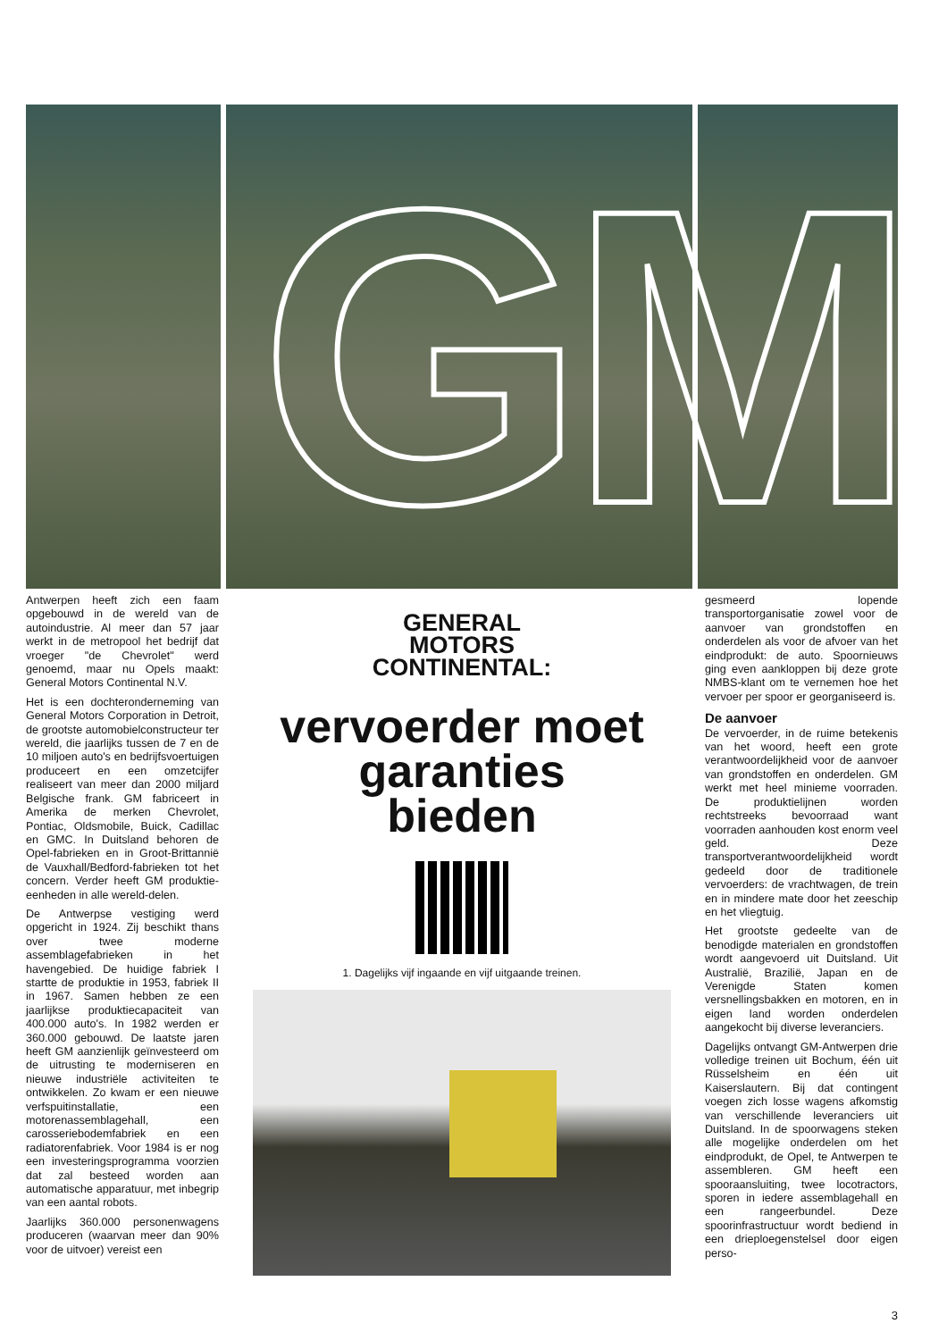GM
Antwerpen heeft zich een faam opgebouwd in de wereld van de autoindustrie. Al meer dan 57 jaar werkt in de metropool het bedrijf dat vroeger "de Chevrolet" werd genoemd, maar nu Opels maakt: General Motors Continental N.V.
Het is een dochteronderneming van General Motors Corporation in Detroit, de grootste automobielconstructeur ter wereld, die jaarlijks tussen de 7 en de 10 miljoen auto's en bedrijfsvoertuigen produceert en een omzetcijfer realiseert van meer dan 2000 miljard Belgische frank. GM fabriceert in Amerika de merken Chevrolet, Pontiac, Oldsmobile, Buick, Cadillac en GMC. In Duitsland behoren de Opel-fabrieken en in Groot-Brittannië de Vauxhall/Bedford-fabrieken tot het concern. Verder heeft GM produktie-eenheden in alle wereld-delen.
De Antwerpse vestiging werd opgericht in 1924. Zij beschikt thans over twee moderne assemblagefabrieken in het havengebied. De huidige fabriek I startte de produktie in 1953, fabriek II in 1967. Samen hebben ze een jaarlijkse produktiecapaciteit van 400.000 auto's. In 1982 werden er 360.000 gebouwd. De laatste jaren heeft GM aanzienlijk geïnvesteerd om de uitrusting te moderniseren en nieuwe industriële activiteiten te ontwikkelen. Zo kwam er een nieuwe verfspuitinstallatie, een motorenassemblagehall, een carosseriebodemfabriek en een radiatorenfabriek. Voor 1984 is er nog een investeringsprogramma voorzien dat zal besteed worden aan automatische apparatuur, met inbegrip van een aantal robots.
Jaarlijks 360.000 personenwagens produceren (waarvan meer dan 90% voor de uitvoer) vereist een
GENERAL
MOTORS
CONTINENTAL:
vervoerder moet
garanties
bieden
1. Dagelijks vijf ingaande en vijf uitgaande treinen.
gesmeerd lopende transportorganisatie zowel voor de aanvoer van grondstoffen en onderdelen als voor de afvoer van het eindprodukt: de auto. Spoornieuws ging even aankloppen bij deze grote NMBS-klant om te vernemen hoe het vervoer per spoor er georganiseerd is.
De aanvoer
De vervoerder, in de ruime betekenis van het woord, heeft een grote verantwoordelijkheid voor de aanvoer van grondstoffen en onderdelen. GM werkt met heel minieme voorraden. De produktielijnen worden rechtstreeks bevoorraad want voorraden aanhouden kost enorm veel geld. Deze transportverantwoordelijkheid wordt gedeeld door de traditionele vervoerders: de vrachtwagen, de trein en in mindere mate door het zeeschip en het vliegtuig.
Het grootste gedeelte van de benodigde materialen en grondstoffen wordt aangevoerd uit Duitsland. Uit Australië, Brazilië, Japan en de Verenigde Staten komen versnellingsbakken en motoren, en in eigen land worden onderdelen aangekocht bij diverse leveranciers.
Dagelijks ontvangt GM-Antwerpen drie volledige treinen uit Bochum, één uit Rüsselsheim en één uit Kaiserslautern. Bij dat contingent voegen zich losse wagens afkomstig van verschillende leveranciers uit Duitsland. In de spoorwagens steken alle mogelijke onderdelen om het eindprodukt, de Opel, te Antwerpen te assembleren. GM heeft een spooraansluiting, twee locotractors, sporen in iedere assemblagehall en een rangeerbundel. Deze spoorinfrastructuur wordt bediend in een drieploegenstelsel door eigen perso-
3